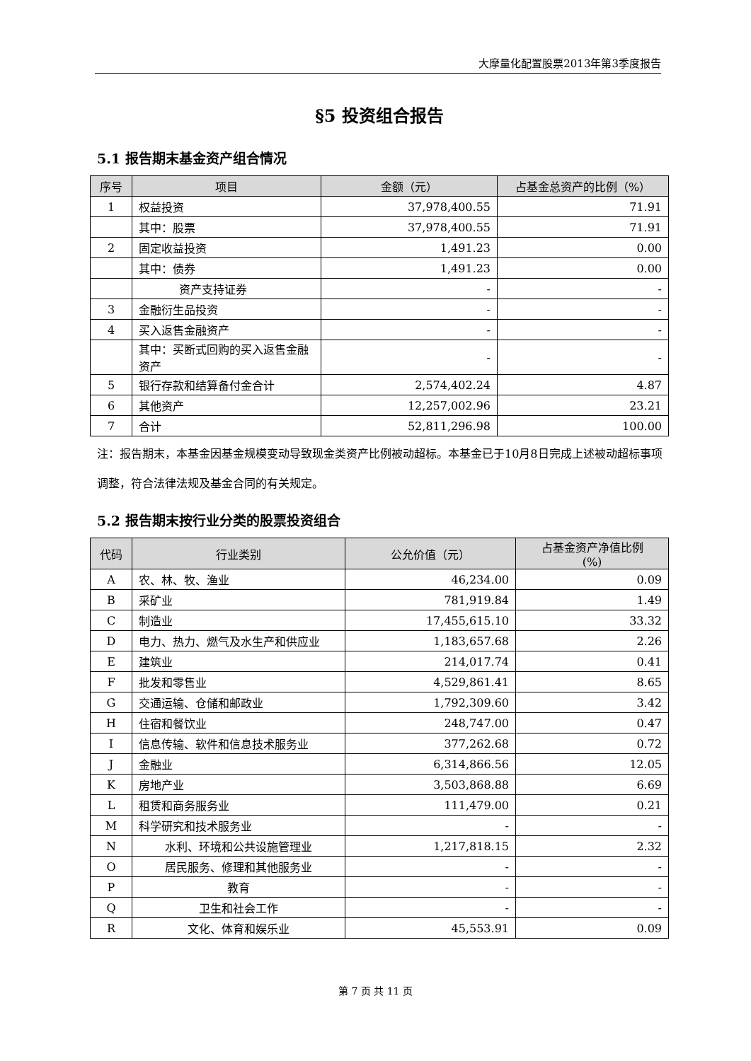大摩量化配置股票2013年第3季度报告
§5 投资组合报告
5.1 报告期末基金资产组合情况
| 序号 | 项目 | 金额（元） | 占基金总资产的比例（%） |
| --- | --- | --- | --- |
| 1 | 权益投资 | 37,978,400.55 | 71.91 |
| | 其中：股票 | 37,978,400.55 | 71.91 |
| 2 | 固定收益投资 | 1,491.23 | 0.00 |
| | 其中：债券 | 1,491.23 | 0.00 |
| | 资产支持证券 | - | - |
| 3 | 金融衍生品投资 | - | - |
| 4 | 买入返售金融资产 | - | - |
| | 其中：买断式回购的买入返售金融资产 | - | - |
| 5 | 银行存款和结算备付金合计 | 2,574,402.24 | 4.87 |
| 6 | 其他资产 | 12,257,002.96 | 23.21 |
| 7 | 合计 | 52,811,296.98 | 100.00 |
注：报告期末，本基金因基金规模变动导致现金类资产比例被动超标。本基金已于10月8日完成上述被动超标事项调整，符合法律法规及基金合同的有关规定。
5.2 报告期末按行业分类的股票投资组合
| 代码 | 行业类别 | 公允价值（元） | 占基金资产净值比例 (%) |
| --- | --- | --- | --- |
| A | 农、林、牧、渔业 | 46,234.00 | 0.09 |
| B | 采矿业 | 781,919.84 | 1.49 |
| C | 制造业 | 17,455,615.10 | 33.32 |
| D | 电力、热力、燃气及水生产和供应业 | 1,183,657.68 | 2.26 |
| E | 建筑业 | 214,017.74 | 0.41 |
| F | 批发和零售业 | 4,529,861.41 | 8.65 |
| G | 交通运输、仓储和邮政业 | 1,792,309.60 | 3.42 |
| H | 住宿和餐饮业 | 248,747.00 | 0.47 |
| I | 信息传输、软件和信息技术服务业 | 377,262.68 | 0.72 |
| J | 金融业 | 6,314,866.56 | 12.05 |
| K | 房地产业 | 3,503,868.88 | 6.69 |
| L | 租赁和商务服务业 | 111,479.00 | 0.21 |
| M | 科学研究和技术服务业 | - | - |
| N | 水利、环境和公共设施管理业 | 1,217,818.15 | 2.32 |
| O | 居民服务、修理和其他服务业 | - | - |
| P | 教育 | - | - |
| Q | 卫生和社会工作 | - | - |
| R | 文化、体育和娱乐业 | 45,553.91 | 0.09 |
第 7 页 共 11 页